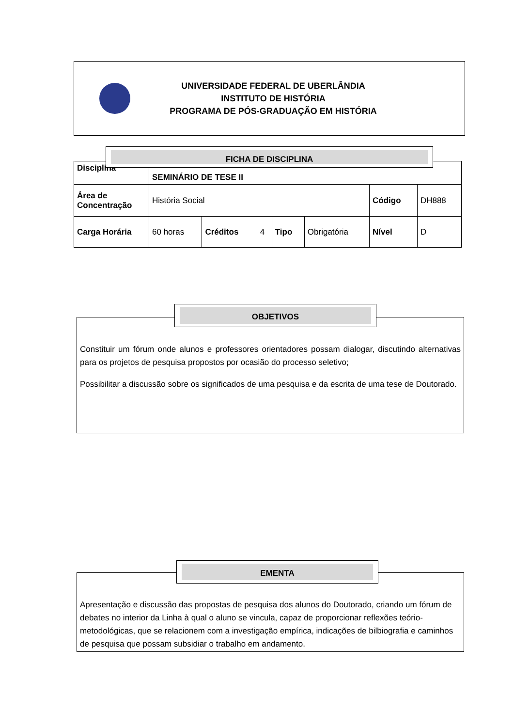UNIVERSIDADE FEDERAL DE UBERLÂNDIA
INSTITUTO DE HISTÓRIA
PROGRAMA DE PÓS-GRADUAÇÃO EM HISTÓRIA
| Disciplina | SEMINÁRIO DE TESE II | | | | | | |
| Área de Concentração | História Social | | | | | Código | DH888 |
| Carga Horária | 60 horas | Créditos | 4 | Tipo | Obrigatória | Nível | D |
FICHA DE DISCIPLINA
Constituir um fórum onde alunos e professores orientadores possam dialogar, discutindo alternativas para os projetos de pesquisa propostos por ocasião do processo seletivo;
Possibilitar a discussão sobre os significados de uma pesquisa e da escrita de uma tese de Doutorado.
OBJETIVOS
Apresentação e discussão das propostas de pesquisa dos alunos do Doutorado, criando um fórum de debates no interior da Linha à qual o aluno se vincula, capaz de proporcionar reflexões teório-metodológicas, que se relacionem com a investigação empírica, indicações de bilbiografia e caminhos de pesquisa que possam subsidiar o trabalho em andamento.
EMENTA